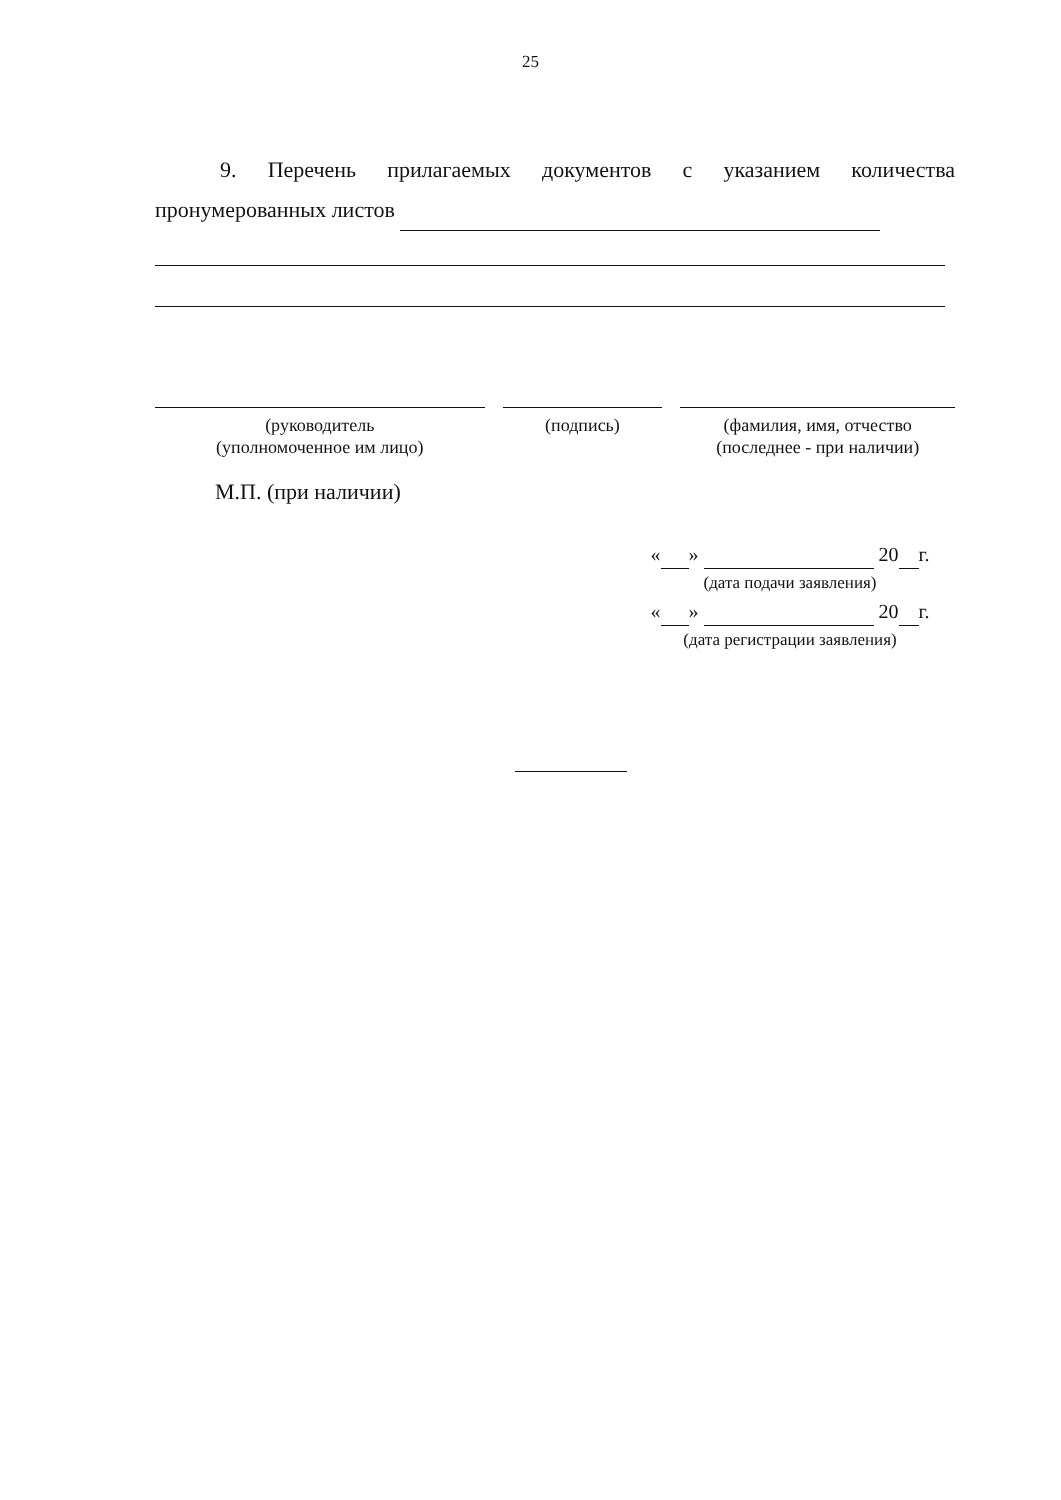25
9. Перечень прилагаемых документов с указанием количества
пронумерованных листов
(руководитель
(уполномоченное им лицо)
(подпись) (фамилия, имя, отчество
(последнее - при наличии)
М.П. (при наличии)
« » 20 г.
(дата подачи заявления)
« » 20 г.
(дата регистрации заявления)